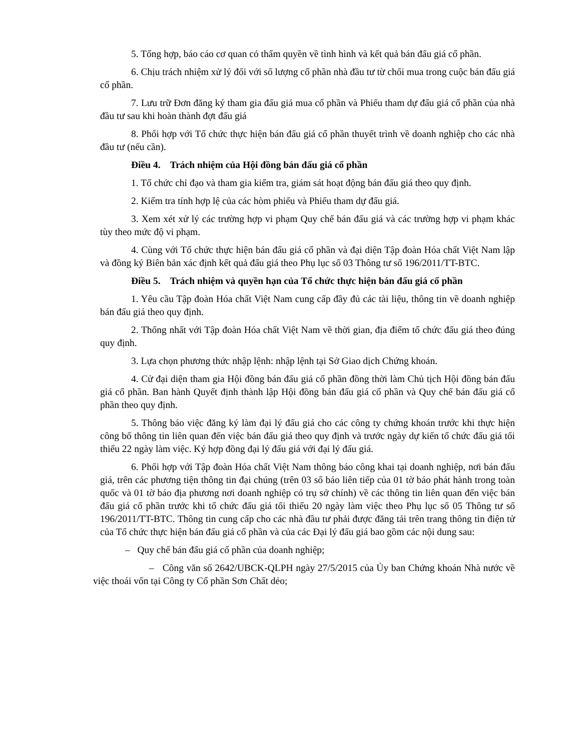5. Tổng hợp, báo cáo cơ quan có thẩm quyền về tình hình và kết quả bán đấu giá cổ phần.
6. Chịu trách nhiệm xử lý đối với số lượng cổ phần nhà đầu tư từ chối mua trong cuộc bán đấu giá cổ phần.
7. Lưu trữ Đơn đăng ký tham gia đấu giá mua cổ phần và Phiếu tham dự đấu giá cổ phần của nhà đầu tư sau khi hoàn thành đợt đấu giá
8. Phối hợp với Tổ chức thực hiện bán đấu giá cổ phần thuyết trình về doanh nghiệp cho các nhà đầu tư (nếu cần).
Điều 4. Trách nhiệm của Hội đồng bán đấu giá cổ phần
1. Tổ chức chỉ đạo và tham gia kiểm tra, giám sát hoạt động bán đấu giá theo quy định.
2. Kiểm tra tính hợp lệ của các hòm phiếu và Phiếu tham dự đấu giá.
3. Xem xét xử lý các trường hợp vi phạm Quy chế bán đấu giá và các trường hợp vi phạm khác tùy theo mức độ vi phạm.
4. Cùng với Tổ chức thực hiện bán đấu giá cổ phần và đại diện Tập đoàn Hóa chất Việt Nam lập và đồng ký Biên bản xác định kết quả đấu giá theo Phụ lục số 03 Thông tư số 196/2011/TT-BTC.
Điều 5. Trách nhiệm và quyền hạn của Tổ chức thực hiện bán đấu giá cổ phần
1. Yêu cầu Tập đoàn Hóa chất Việt Nam cung cấp đầy đủ các tài liệu, thông tin về doanh nghiệp bán đấu giá theo quy định.
2. Thống nhất với Tập đoàn Hóa chất Việt Nam về thời gian, địa điểm tổ chức đấu giá theo đúng quy định.
3. Lựa chọn phương thức nhập lệnh: nhập lệnh tại Sở Giao dịch Chứng khoán.
4. Cử đại diện tham gia Hội đồng bán đấu giá cổ phần đồng thời làm Chủ tịch Hội đồng bán đấu giá cổ phần. Ban hành Quyết định thành lập Hội đồng bán đấu giá cổ phần và Quy chế bán đấu giá cổ phần theo quy định.
5. Thông báo việc đăng ký làm đại lý đấu giá cho các công ty chứng khoán trước khi thực hiện công bố thông tin liên quan đến việc bán đấu giá theo quy định và trước ngày dự kiến tổ chức đấu giá tối thiểu 22 ngày làm việc. Ký hợp đồng đại lý đấu giá với đại lý đấu giá.
6. Phối hợp với Tập đoàn Hóa chất Việt Nam thông báo công khai tại doanh nghiệp, nơi bán đấu giá, trên các phương tiện thông tin đại chúng (trên 03 số báo liên tiếp của 01 tờ báo phát hành trong toàn quốc và 01 tờ báo địa phương nơi doanh nghiệp có trụ sở chính) về các thông tin liên quan đến việc bán đấu giá cổ phần trước khi tổ chức đấu giá tối thiểu 20 ngày làm việc theo Phụ lục số 05 Thông tư số 196/2011/TT-BTC. Thông tin cung cấp cho các nhà đầu tư phải được đăng tải trên trang thông tin điện tử của Tổ chức thực hiện bán đấu giá cổ phần và của các Đại lý đấu giá bao gồm các nội dung sau:
– Quy chế bán đấu giá cổ phần của doanh nghiệp;
– Công văn số 2642/UBCK-QLPH ngày 27/5/2015 của Ủy ban Chứng khoán Nhà nước về việc thoái vốn tại Công ty Cổ phần Sơn Chất dẻo;